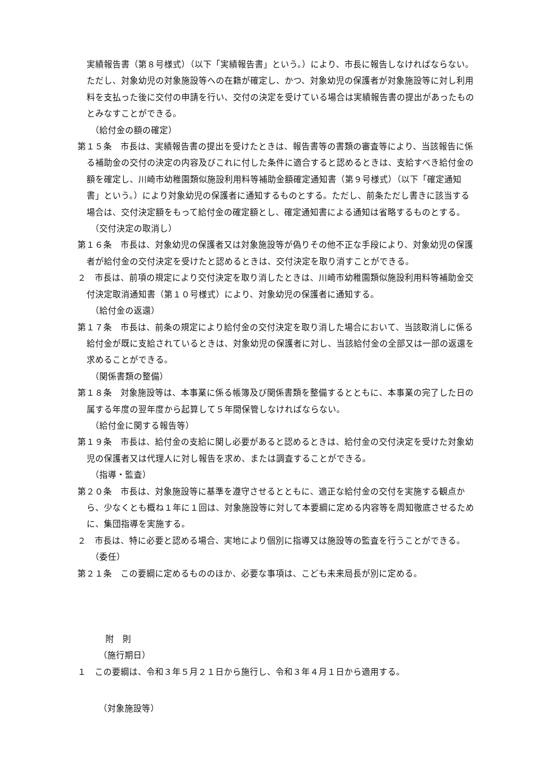実績報告書（第８号様式）（以下「実績報告書」という。）により、市長に報告しなければならない。ただし、対象幼児の対象施設等への在籍が確定し、かつ、対象幼児の保護者が対象施設等に対し利用料を支払った後に交付の申請を行い、交付の決定を受けている場合は実績報告書の提出があったものとみなすことができる。
（給付金の額の確定）
第１５条　市長は、実績報告書の提出を受けたときは、報告書等の書類の審査等により、当該報告に係る補助金の交付の決定の内容及びこれに付した条件に適合すると認めるときは、支給すべき給付金の額を確定し、川崎市幼稚園類似施設利用料等補助金額確定通知書（第９号様式）（以下「確定通知書」という。）により対象幼児の保護者に通知するものとする。ただし、前条ただし書きに該当する場合は、交付決定額をもって給付金の確定額とし、確定通知書による通知は省略するものとする。
（交付決定の取消し）
第１６条　市長は、対象幼児の保護者又は対象施設等が偽りその他不正な手段により、対象幼児の保護者が給付金の交付決定を受けたと認めるときは、交付決定を取り消すことができる。
２　市長は、前項の規定により交付決定を取り消したときは、川崎市幼稚園類似施設利用料等補助金交付決定取消通知書（第１０号様式）により、対象幼児の保護者に通知する。
（給付金の返還）
第１７条　市長は、前条の規定により給付金の交付決定を取り消した場合において、当該取消しに係る給付金が既に支給されているときは、対象幼児の保護者に対し、当該給付金の全部又は一部の返還を求めることができる。
（関係書類の整備）
第１８条　対象施設等は、本事業に係る帳簿及び関係書類を整備するとともに、本事業の完了した日の属する年度の翌年度から起算して５年間保管しなければならない。
（給付金に関する報告等）
第１９条　市長は、給付金の支給に関し必要があると認めるときは、給付金の交付決定を受けた対象幼児の保護者又は代理人に対し報告を求め、または調査することができる。
（指導・監査）
第２０条　市長は、対象施設等に基準を遵守させるとともに、適正な給付金の交付を実施する観点から、少なくとも概ね１年に１回は、対象施設等に対して本要綱に定める内容等を周知徹底させるために、集団指導を実施する。
２　市長は、特に必要と認める場合、実地により個別に指導又は施設等の監査を行うことができる。
（委任）
第２１条　この要綱に定めるもののほか、必要な事項は、こども未来局長が別に定める。
附　則
（施行期日）
１　この要綱は、令和３年５月２１日から施行し、令和３年４月１日から適用する。
（対象施設等）